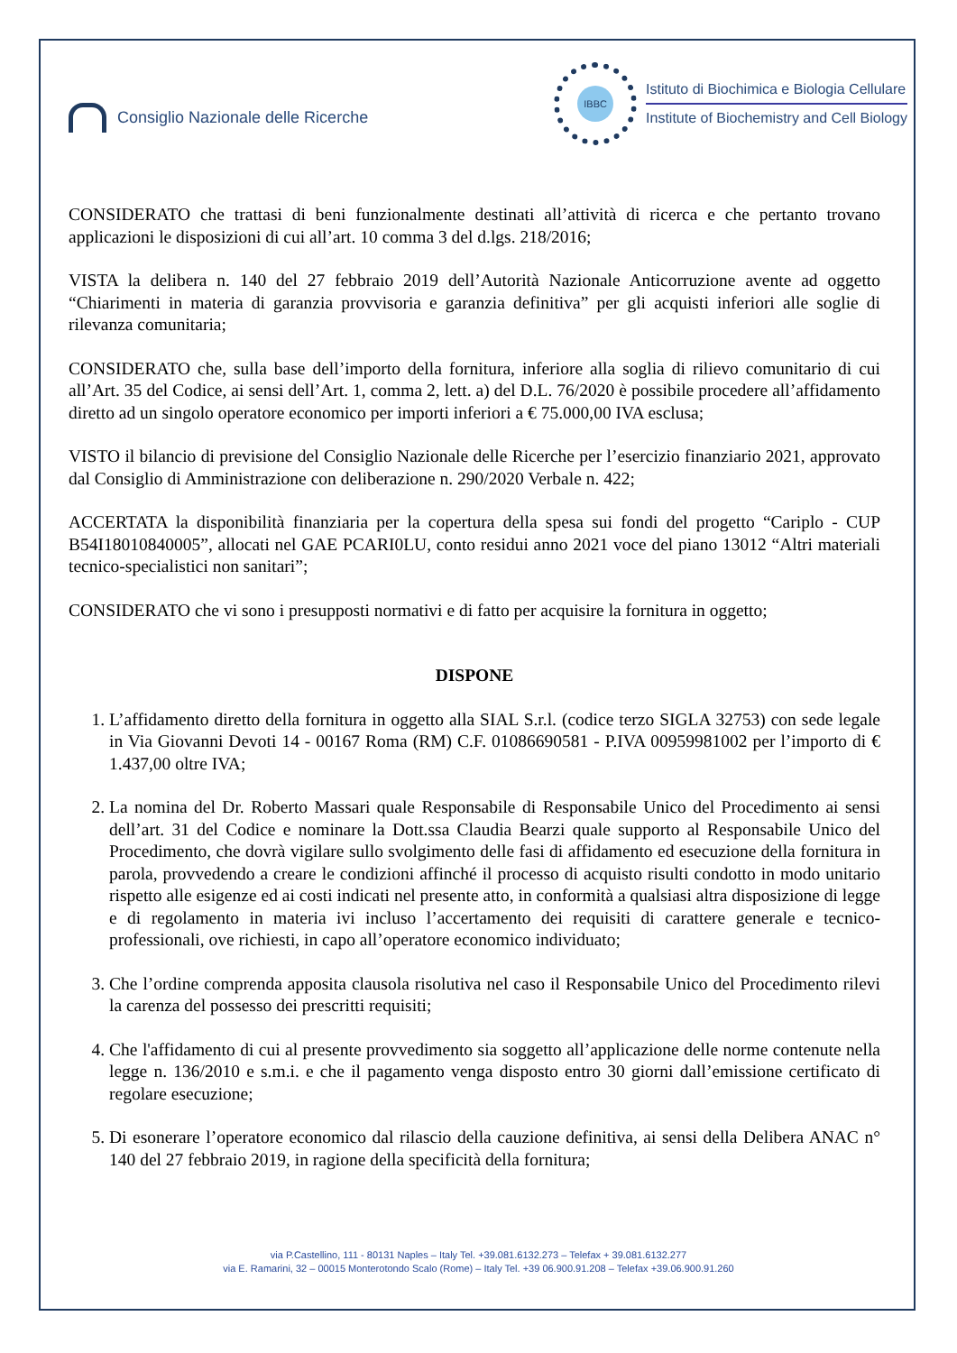Consiglio Nazionale delle Ricerche
IBBC
Istituto di Biochimica e Biologia Cellulare
Institute of Biochemistry and Cell Biology
CONSIDERATO che trattasi di beni funzionalmente destinati all’attività di ricerca e che pertanto trovano applicazioni le disposizioni di cui all’art. 10 comma 3 del d.lgs. 218/2016;
VISTA la delibera n. 140 del 27 febbraio 2019 dell’Autorità Nazionale Anticorruzione avente ad oggetto “Chiarimenti in materia di garanzia provvisoria e garanzia definitiva” per gli acquisti inferiori alle soglie di rilevanza comunitaria;
CONSIDERATO che, sulla base dell’importo della fornitura, inferiore alla soglia di rilievo comunitario di cui all’Art. 35 del Codice, ai sensi dell’Art. 1, comma 2, lett. a) del D.L. 76/2020 è possibile procedere all’affidamento diretto ad un singolo operatore economico per importi inferiori a € 75.000,00 IVA esclusa;
VISTO il bilancio di previsione del Consiglio Nazionale delle Ricerche per l’esercizio finanziario 2021, approvato dal Consiglio di Amministrazione con deliberazione n. 290/2020 Verbale n. 422;
ACCERTATA la disponibilità finanziaria per la copertura della spesa sui fondi del progetto “Cariplo - CUP B54I18010840005”, allocati nel GAE PCARI0LU, conto residui anno 2021 voce del piano 13012 “Altri materiali tecnico-specialistici non sanitari”;
CONSIDERATO che vi sono i presupposti normativi e di fatto per acquisire la fornitura in oggetto;
DISPONE
1. L’affidamento diretto della fornitura in oggetto alla SIAL S.r.l. (codice terzo SIGLA 32753) con sede legale in Via Giovanni Devoti 14 - 00167 Roma (RM) C.F. 01086690581 - P.IVA 00959981002 per l’importo di € 1.437,00 oltre IVA;
2. La nomina del Dr. Roberto Massari quale Responsabile di Responsabile Unico del Procedimento ai sensi dell’art. 31 del Codice e nominare la Dott.ssa Claudia Bearzi quale supporto al Responsabile Unico del Procedimento, che dovrà vigilare sullo svolgimento delle fasi di affidamento ed esecuzione della fornitura in parola, provvedendo a creare le condizioni affinché il processo di acquisto risulti condotto in modo unitario rispetto alle esigenze ed ai costi indicati nel presente atto, in conformità a qualsiasi altra disposizione di legge e di regolamento in materia ivi incluso l’accertamento dei requisiti di carattere generale e tecnico-professionali, ove richiesti, in capo all’operatore economico individuato;
3. Che l’ordine comprenda apposita clausola risolutiva nel caso il Responsabile Unico del Procedimento rilevi la carenza del possesso dei prescritti requisiti;
4. Che l'affidamento di cui al presente provvedimento sia soggetto all’applicazione delle norme contenute nella legge n. 136/2010 e s.m.i. e che il pagamento venga disposto entro 30 giorni dall’emissione certificato di regolare esecuzione;
5. Di esonerare l’operatore economico dal rilascio della cauzione definitiva, ai sensi della Delibera ANAC n° 140 del 27 febbraio 2019, in ragione della specificità della fornitura;
via P.Castellino, 111 - 80131 Naples – Italy Tel. +39.081.6132.273 – Telefax + 39.081.6132.277
via E. Ramarini, 32 – 00015 Monterotondo Scalo (Rome) – Italy Tel. +39 06.900.91.208 – Telefax +39.06.900.91.260